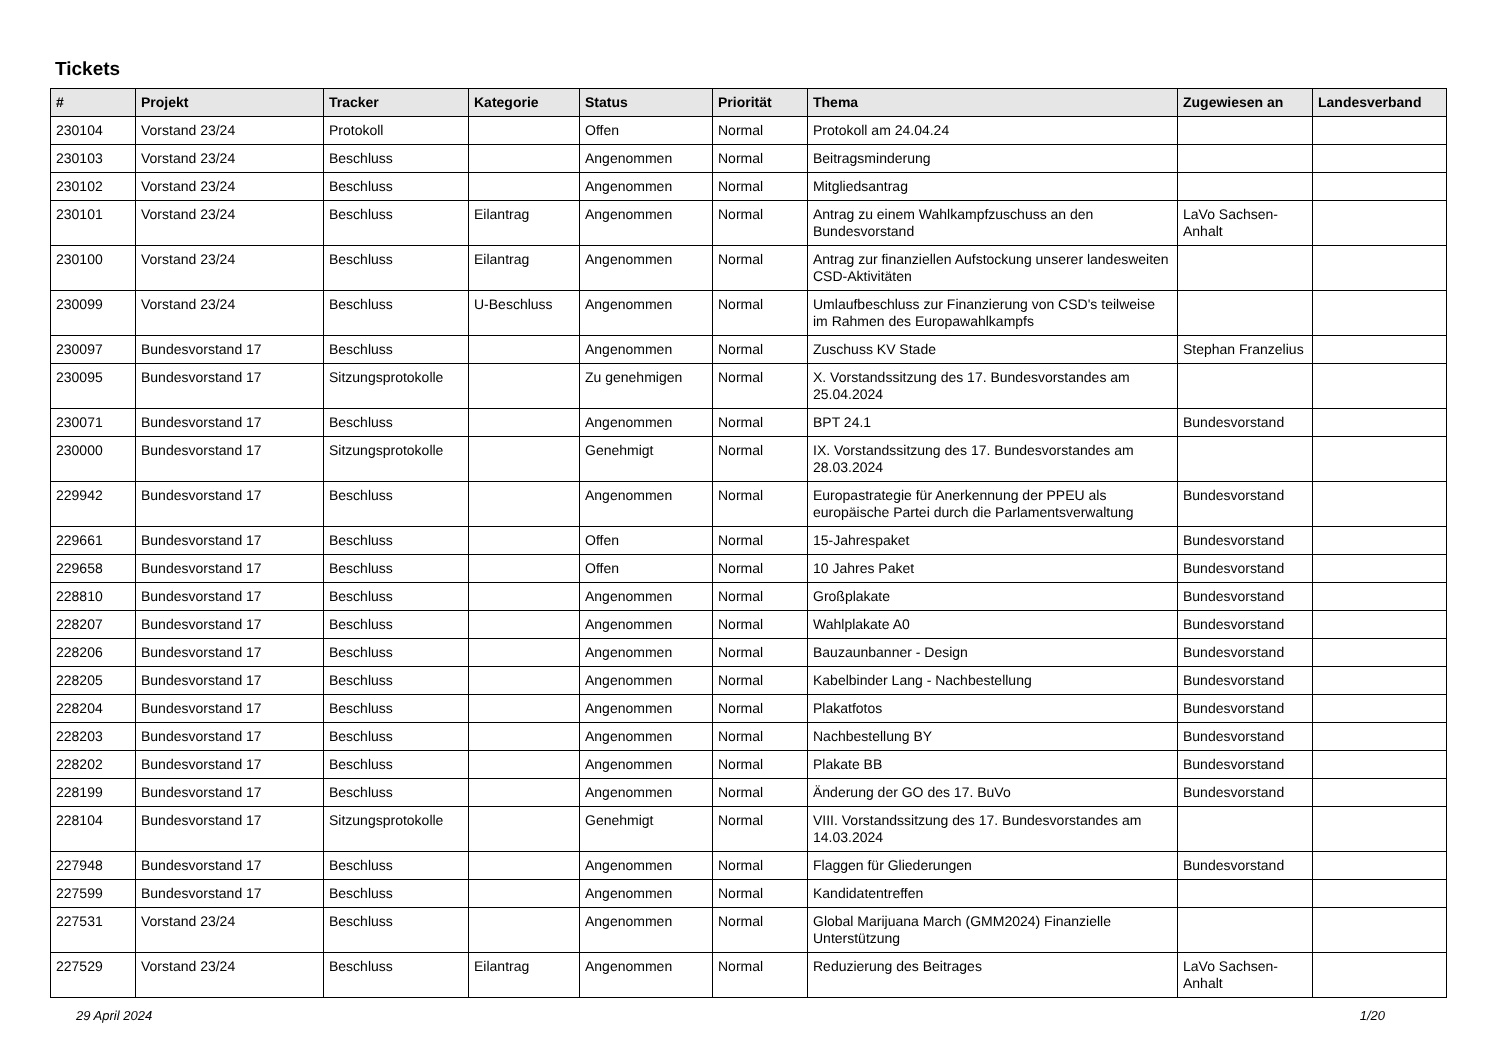Tickets
| # | Projekt | Tracker | Kategorie | Status | Priorität | Thema | Zugewiesen an | Landesverband |
| --- | --- | --- | --- | --- | --- | --- | --- | --- |
| 230104 | Vorstand 23/24 | Protokoll | | Offen | Normal | Protokoll am 24.04.24 | | |
| 230103 | Vorstand 23/24 | Beschluss | | Angenommen | Normal | Beitragsminderung | | |
| 230102 | Vorstand 23/24 | Beschluss | | Angenommen | Normal | Mitgliedsantrag | | |
| 230101 | Vorstand 23/24 | Beschluss | Eilantrag | Angenommen | Normal | Antrag zu einem Wahlkampfzuschuss an den Bundesvorstand | LaVo Sachsen-Anhalt | |
| 230100 | Vorstand 23/24 | Beschluss | Eilantrag | Angenommen | Normal | Antrag zur finanziellen Aufstockung unserer landesweiten CSD-Aktivitäten | | |
| 230099 | Vorstand 23/24 | Beschluss | U-Beschluss | Angenommen | Normal | Umlaufbeschluss zur Finanzierung von CSD's teilweise im Rahmen des Europawahlkampfs | | |
| 230097 | Bundesvorstand 17 | Beschluss | | Angenommen | Normal | Zuschuss KV Stade | Stephan Franzelius | |
| 230095 | Bundesvorstand 17 | Sitzungsprotokolle | | Zu genehmigen | Normal | X. Vorstandssitzung des 17. Bundesvorstandes am 25.04.2024 | | |
| 230071 | Bundesvorstand 17 | Beschluss | | Angenommen | Normal | BPT 24.1 | Bundesvorstand | |
| 230000 | Bundesvorstand 17 | Sitzungsprotokolle | | Genehmigt | Normal | IX. Vorstandssitzung des 17. Bundesvorstandes am 28.03.2024 | | |
| 229942 | Bundesvorstand 17 | Beschluss | | Angenommen | Normal | Europastrategie für Anerkennung der PPEU als europäische Partei durch die Parlamentsverwaltung | Bundesvorstand | |
| 229661 | Bundesvorstand 17 | Beschluss | | Offen | Normal | 15-Jahrespaket | Bundesvorstand | |
| 229658 | Bundesvorstand 17 | Beschluss | | Offen | Normal | 10 Jahres Paket | Bundesvorstand | |
| 228810 | Bundesvorstand 17 | Beschluss | | Angenommen | Normal | Großplakate | Bundesvorstand | |
| 228207 | Bundesvorstand 17 | Beschluss | | Angenommen | Normal | Wahlplakate A0 | Bundesvorstand | |
| 228206 | Bundesvorstand 17 | Beschluss | | Angenommen | Normal | Bauzaunbanner - Design | Bundesvorstand | |
| 228205 | Bundesvorstand 17 | Beschluss | | Angenommen | Normal | Kabelbinder Lang - Nachbestellung | Bundesvorstand | |
| 228204 | Bundesvorstand 17 | Beschluss | | Angenommen | Normal | Plakatfotos | Bundesvorstand | |
| 228203 | Bundesvorstand 17 | Beschluss | | Angenommen | Normal | Nachbestellung BY | Bundesvorstand | |
| 228202 | Bundesvorstand 17 | Beschluss | | Angenommen | Normal | Plakate BB | Bundesvorstand | |
| 228199 | Bundesvorstand 17 | Beschluss | | Angenommen | Normal | Änderung der GO des 17. BuVo | Bundesvorstand | |
| 228104 | Bundesvorstand 17 | Sitzungsprotokolle | | Genehmigt | Normal | VIII. Vorstandssitzung des 17. Bundesvorstandes am 14.03.2024 | | |
| 227948 | Bundesvorstand 17 | Beschluss | | Angenommen | Normal | Flaggen für Gliederungen | Bundesvorstand | |
| 227599 | Bundesvorstand 17 | Beschluss | | Angenommen | Normal | Kandidatentreffen | | |
| 227531 | Vorstand 23/24 | Beschluss | | Angenommen | Normal | Global Marijuana March (GMM2024) Finanzielle Unterstützung | | |
| 227529 | Vorstand 23/24 | Beschluss | Eilantrag | Angenommen | Normal | Reduzierung des Beitrages | LaVo Sachsen-Anhalt | |
29 April 2024 1/20